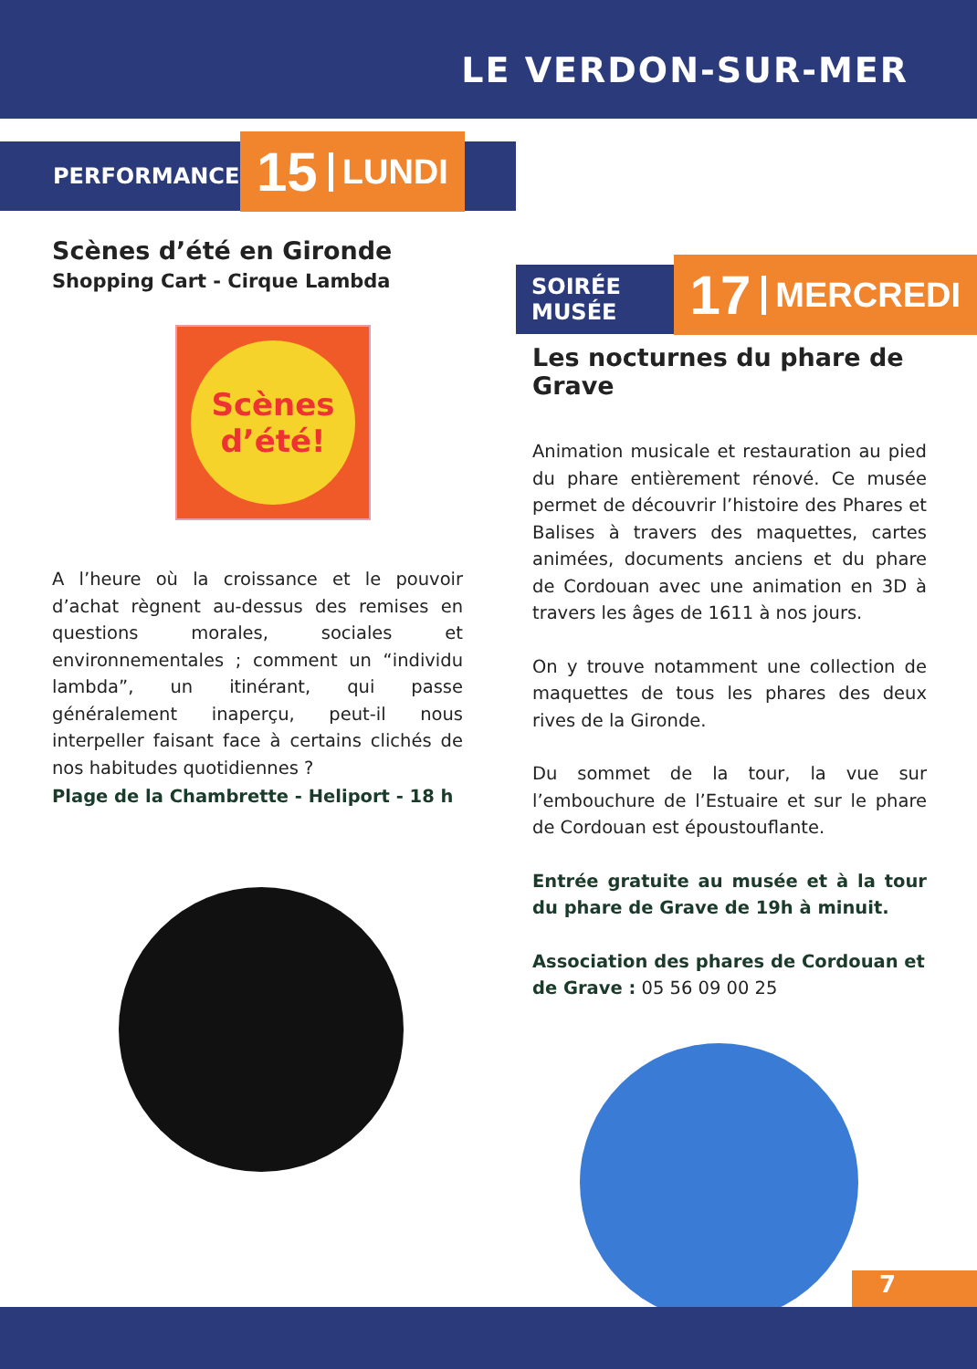LE VERDON-SUR-MER
PERFORMANCE
15 LUNDI
Scènes d’été en Gironde
Shopping Cart - Cirque Lambda
Scènes d’été!
A l’heure où la croissance et le pouvoir d’achat règnent au-dessus des remises en questions morales, sociales et environnementales ; comment un “individu lambda”, un itinérant, qui passe généralement inaperçu, peut-il nous interpeller faisant face à certains clichés de nos habitudes quotidiennes ?
Plage de la Chambrette - Heliport - 18 h
SOIRÉE MUSÉE
17 MERCREDI
Les nocturnes du phare de Grave
Animation musicale et restauration au pied du phare entièrement rénové. Ce musée permet de découvrir l’histoire des Phares et Balises à travers des maquettes, cartes animées, documents anciens et du phare de Cordouan avec une animation en 3D à travers les âges de 1611 à nos jours.
On y trouve notamment une collection de maquettes de tous les phares des deux rives de la Gironde.
Du sommet de la tour, la vue sur l’embouchure de l’Estuaire et sur le phare de Cordouan est époustouflante.
Entrée gratuite au musée et à la tour du phare de Grave de 19h à minuit.
Association des phares de Cordouan et de Grave : 05 56 09 00 25
7